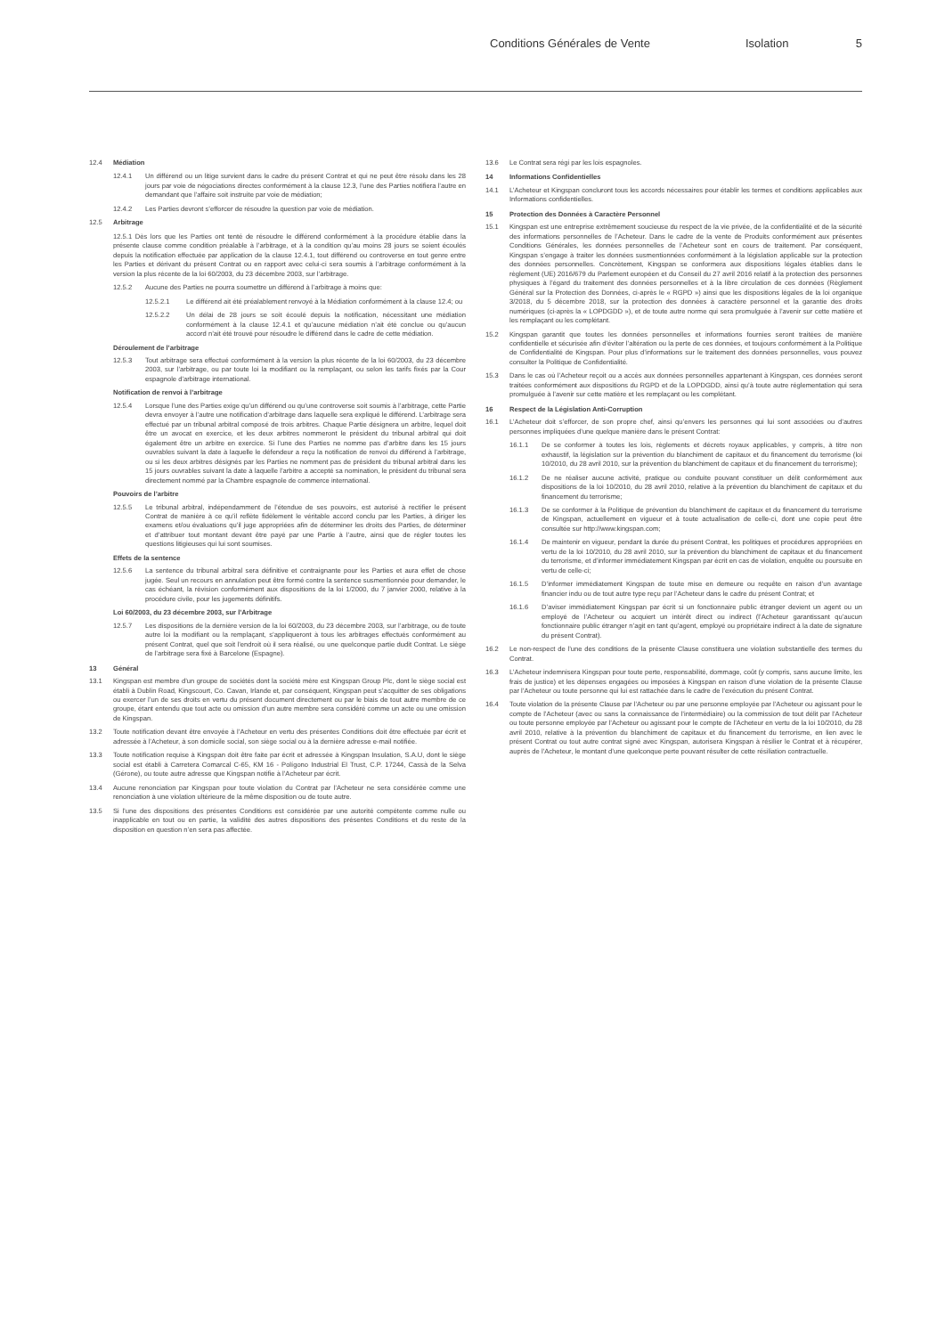Conditions Générales de Vente Isolation 5
12.4 Médiation
12.4.1 Un différend ou un litige survient dans le cadre du présent Contrat et qui ne peut être résolu dans les 28 jours par voie de négociations directes conformément à la clause 12.3, l’une des Parties notifiera l’autre en demandant que l’affaire soit instruite par voie de médiation;
12.4.2 Les Parties devront s’efforcer de résoudre la question par voie de médiation.
12.5 Arbitrage
12.5.1 Dès lors que les Parties ont tenté de résoudre le différend conformément à la procédure établie dans la présente clause comme condition préalable à l’arbitrage, et à la condition qu’au moins 28 jours se soient écoulés depuis la notification effectuée par application de la clause 12.4.1, tout différend ou controverse en tout genre entre les Parties et dérivant du présent Contrat ou en rapport avec celui-ci sera soumis à l’arbitrage conformément à la version la plus récente de la loi 60/2003, du 23 décembre 2003, sur l’arbitrage.
12.5.2 Aucune des Parties ne pourra soumettre un différend à l’arbitrage à moins que:
12.5.2.1 Le différend ait été préalablement renvoyé à la Médiation conformément à la clause 12.4; ou
12.5.2.2 Un délai de 28 jours se soit écoulé depuis la notification, nécessitant une médiation conformément à la clause 12.4.1 et qu’aucune médiation n’ait été conclue ou qu’aucun accord n’ait été trouvé pour résoudre le différend dans le cadre de cette médiation.
Déroulement de l’arbitrage
12.5.3 Tout arbitrage sera effectué conformément à la version la plus récente de la loi 60/2003, du 23 décembre 2003, sur l’arbitrage, ou par toute loi la modifiant ou la remplaçant, ou selon les tarifs fixés par la Cour espagnole d’arbitrage international.
Notification de renvoi à l’arbitrage
12.5.4 Lorsque l’une des Parties exige qu’un différend ou qu’une controverse soit soumis à l’arbitrage, cette Partie devra envoyer à l’autre une notification d’arbitrage dans laquelle sera expliqué le différend. L’arbitrage sera effectué par un tribunal arbitral composé de trois arbitres. Chaque Partie désignera un arbitre, lequel doit être un avocat en exercice, et les deux arbitres nommeront le président du tribunal arbitral qui doit également être un arbitre en exercice. Si l’une des Parties ne nomme pas d’arbitre dans les 15 jours ouvrables suivant la date à laquelle le défendeur a reçu la notification de renvoi du différend à l’arbitrage, ou si les deux arbitres désignés par les Parties ne nomment pas de président du tribunal arbitral dans les 15 jours ouvrables suivant la date à laquelle l’arbitre a accepté sa nomination, le président du tribunal sera directement nommé par la Chambre espagnole de commerce international.
Pouvoirs de l’arbitre
12.5.5 Le tribunal arbitral, indépendamment de l’étendue de ses pouvoirs, est autorisé à rectifier le présent Contrat de manière à ce qu’il reflète fidèlement le véritable accord conclu par les Parties, à diriger les examens et/ou évaluations qu’il juge appropriées afin de déterminer les droits des Parties, de déterminer et d’attribuer tout montant devant être payé par une Partie à l’autre, ainsi que de régler toutes les questions litigieuses qui lui sont soumises.
Effets de la sentence
12.5.6 La sentence du tribunal arbitral sera définitive et contraignante pour les Parties et aura effet de chose jugée. Seul un recours en annulation peut être formé contre la sentence susmentionnée pour demander, le cas échéant, la révision conformément aux dispositions de la loi 1/2000, du 7 janvier 2000, relative à la procédure civile, pour les jugements définitifs.
Loi 60/2003, du 23 décembre 2003, sur l’Arbitrage
12.5.7 Les dispositions de la dernière version de la loi 60/2003, du 23 décembre 2003, sur l’arbitrage, ou de toute autre loi la modifiant ou la remplaçant, s’appliqueront à tous les arbitrages effectués conformément au présent Contrat, quel que soit l’endroit où il sera réalisé, ou une quelconque partie dudit Contrat. Le siège de l’arbitrage sera fixé à Barcelone (Espagne).
13 Général
13.1 Kingspan est membre d’un groupe de sociétés dont la société mère est Kingspan Group Plc, dont le siège social est établi à Dublin Road, Kingscourt, Co. Cavan, Irlande et, par conséquent, Kingspan peut s’acquitter de ses obligations ou exercer l’un de ses droits en vertu du présent document directement ou par le biais de tout autre membre de ce groupe, étant entendu que tout acte ou omission d’un autre membre sera considéré comme un acte ou une omission de Kingspan.
13.2 Toute notification devant être envoyée à l’Acheteur en vertu des présentes Conditions doit être effectuée par écrit et adressée à l’Acheteur, à son domicile social, son siège social ou à la dernière adresse e-mail notifiée.
13.3 Toute notification requise à Kingspan doit être faite par écrit et adressée à Kingspan Insulation, S.A.U, dont le siège social est établi à Carretera Comarcal C-65, KM 16 - Polígono Industrial El Trust, C.P. 17244, Cassà de la Selva (Gérone), ou toute autre adresse que Kingspan notifie à l’Acheteur par écrit.
13.4 Aucune renonciation par Kingspan pour toute violation du Contrat par l’Acheteur ne sera considérée comme une renonciation à une violation ultérieure de la même disposition ou de toute autre.
13.5 Si l’une des dispositions des présentes Conditions est considérée par une autorité compétente comme nulle ou inapplicable en tout ou en partie, la validité des autres dispositions des présentes Conditions et du reste de la disposition en question n’en sera pas affectée.
13.6 Le Contrat sera régi par les lois espagnoles.
14 Informations Confidentielles
14.1 L’Acheteur et Kingspan concluront tous les accords nécessaires pour établir les termes et conditions applicables aux Informations confidentielles.
15 Protection des Données à Caractère Personnel
15.1 Kingspan est une entreprise extrêmement soucieuse du respect de la vie privée, de la confidentialité et de la sécurité des informations personnelles de l’Acheteur. Dans le cadre de la vente de Produits conformément aux présentes Conditions Générales, les données personnelles de l’Acheteur sont en cours de traitement. Par conséquent, Kingspan s’engage à traiter les données susmentionnées conformément à la législation applicable sur la protection des données personnelles. Concrètement, Kingspan se conformera aux dispositions légales établies dans le règlement (UE) 2016/679 du Parlement européen et du Conseil du 27 avril 2016 relatif à la protection des personnes physiques à l’égard du traitement des données personnelles et à la libre circulation de ces données (Règlement Général sur la Protection des Données, ci-après le « RGPD ») ainsi que les dispositions légales de la loi organique 3/2018, du 5 décembre 2018, sur la protection des données à caractère personnel et la garantie des droits numériques (ci-après la « LOPDGDD »), et de toute autre norme qui sera promulguée à l’avenir sur cette matière et les remplaçant ou les complétant.
15.2 Kingspan garantit que toutes les données personnelles et informations fournies seront traitées de manière confidentielle et sécurisée afin d’éviter l’altération ou la perte de ces données, et toujours conformément à la Politique de Confidentialité de Kingspan. Pour plus d’informations sur le traitement des données personnelles, vous pouvez consulter la Politique de Confidentialité.
15.3 Dans le cas où l’Acheteur reçoit ou a accès aux données personnelles appartenant à Kingspan, ces données seront traitées conformément aux dispositions du RGPD et de la LOPDGDD, ainsi qu’à toute autre réglementation qui sera promulguée à l’avenir sur cette matière et les remplaçant ou les complétant.
16 Respect de la Législation Anti-Corruption
16.1 L’Acheteur doit s’efforcer, de son propre chef, ainsi qu’envers les personnes qui lui sont associées ou d’autres personnes impliquées d’une quelque manière dans le présent Contrat:
16.1.1 De se conformer à toutes les lois, règlements et décrets royaux applicables, y compris, à titre non exhaustif, la législation sur la prévention du blanchiment de capitaux et du financement du terrorisme (loi 10/2010, du 28 avril 2010, sur la prévention du blanchiment de capitaux et du financement du terrorisme);
16.1.2 De ne réaliser aucune activité, pratique ou conduite pouvant constituer un délit conformément aux dispositions de la loi 10/2010, du 28 avril 2010, relative à la prévention du blanchiment de capitaux et du financement du terrorisme;
16.1.3 De se conformer à la Politique de prévention du blanchiment de capitaux et du financement du terrorisme de Kingspan, actuellement en vigueur et à toute actualisation de celle-ci, dont une copie peut être consultée sur http://www.kingspan.com;
16.1.4 De maintenir en vigueur, pendant la durée du présent Contrat, les politiques et procédures appropriées en vertu de la loi 10/2010, du 28 avril 2010, sur la prévention du blanchiment de capitaux et du financement du terrorisme, et d’informer immédiatement Kingspan par écrit en cas de violation, enquête ou poursuite en vertu de celle-ci;
16.1.5 D’informer immédiatement Kingspan de toute mise en demeure ou requête en raison d’un avantage financier indu ou de tout autre type reçu par l’Acheteur dans le cadre du présent Contrat; et
16.1.6 D’aviser immédiatement Kingspan par écrit si un fonctionnaire public étranger devient un agent ou un employé de l’Acheteur ou acquiert un intérêt direct ou indirect (l’Acheteur garantissant qu’aucun fonctionnaire public étranger n’agit en tant qu’agent, employé ou propriétaire indirect à la date de signature du présent Contrat).
16.2 Le non-respect de l’une des conditions de la présente Clause constituera une violation substantielle des termes du Contrat.
16.3 L’Acheteur indemnisera Kingspan pour toute perte, responsabilité, dommage, coût (y compris, sans aucune limite, les frais de justice) et les dépenses engagées ou imposées à Kingspan en raison d’une violation de la présente Clause par l’Acheteur ou toute personne qui lui est rattachée dans le cadre de l’exécution du présent Contrat.
16.4 Toute violation de la présente Clause par l’Acheteur ou par une personne employée par l’Acheteur ou agissant pour le compte de l’Acheteur (avec ou sans la connaissance de l’intermédiaire) ou la commission de tout délit par l’Acheteur ou toute personne employée par l’Acheteur ou agissant pour le compte de l’Acheteur en vertu de la loi 10/2010, du 28 avril 2010, relative à la prévention du blanchiment de capitaux et du financement du terrorisme, en lien avec le présent Contrat ou tout autre contrat signé avec Kingspan, autorisera Kingspan à résilier le Contrat et à récupérer, auprès de l’Acheteur, le montant d’une quelconque perte pouvant résulter de cette résiliation contractuelle.